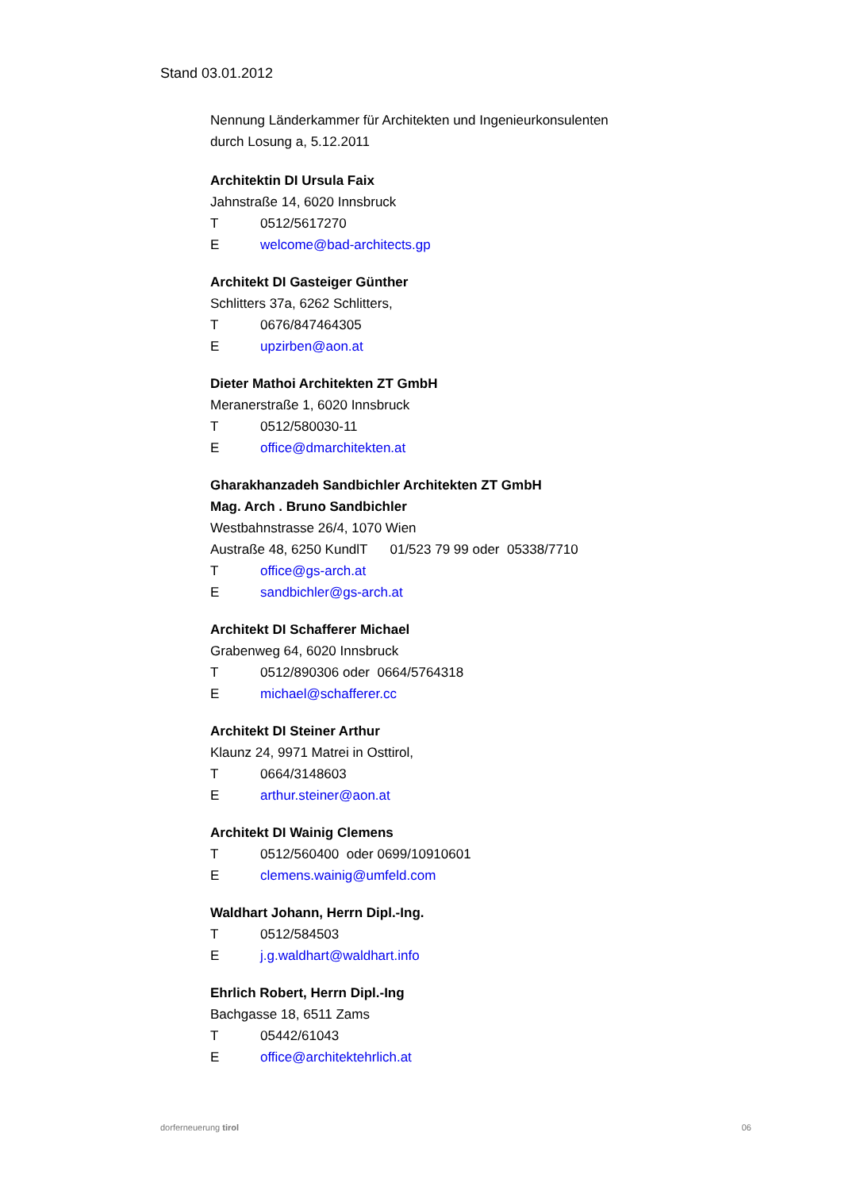Stand 03.01.2012
Nennung Länderkammer für Architekten und Ingenieurkonsulenten
durch Losung a, 5.12.2011
Architektin DI Ursula Faix
Jahnstraße 14, 6020 Innsbruck
T 0512/5617270
Ewelcome@bad-architects.gp
Architekt DI Gasteiger Günther
Schlitters 37a, 6262 Schlitters,
T 0676/847464305
Eupzirben@aon.at
Dieter Mathoi Architekten ZT GmbH
Meranerstraße 1, 6020 Innsbruck
T 0512/580030-11
Eoffice@dmarchitekten.at
Gharakhanzadeh Sandbichler Architekten ZT GmbH
Mag. Arch . Bruno Sandbichler
Westbahnstrasse 26/4, 1070 Wien
Austraße 48, 6250 KundlT 01/523 79 99 oder 05338/7710
Toffice@gs-arch.at
Esandbichler@gs-arch.at
Architekt DI Schafferer Michael
Grabenweg 64, 6020 Innsbruck
T 0512/890306 oder 0664/5764318
Emichael@schafferer.cc
Architekt DI Steiner Arthur
Klaunz 24, 9971 Matrei in Osttirol,
T 0664/3148603
Earthur.steiner@aon.at
Architekt DI Wainig Clemens
T 0512/560400 oder 0699/10910601
Eclemens.wainig@umfeld.com
Waldhart Johann, Herrn Dipl.-Ing.
T 0512/584503
Ej.g.waldhart@waldhart.info
Ehrlich Robert, Herrn Dipl.-Ing
Bachgasse 18, 6511 Zams
T 05442/61043
Eoffice@architektehrlich.at
dorferneuerung tirol 06